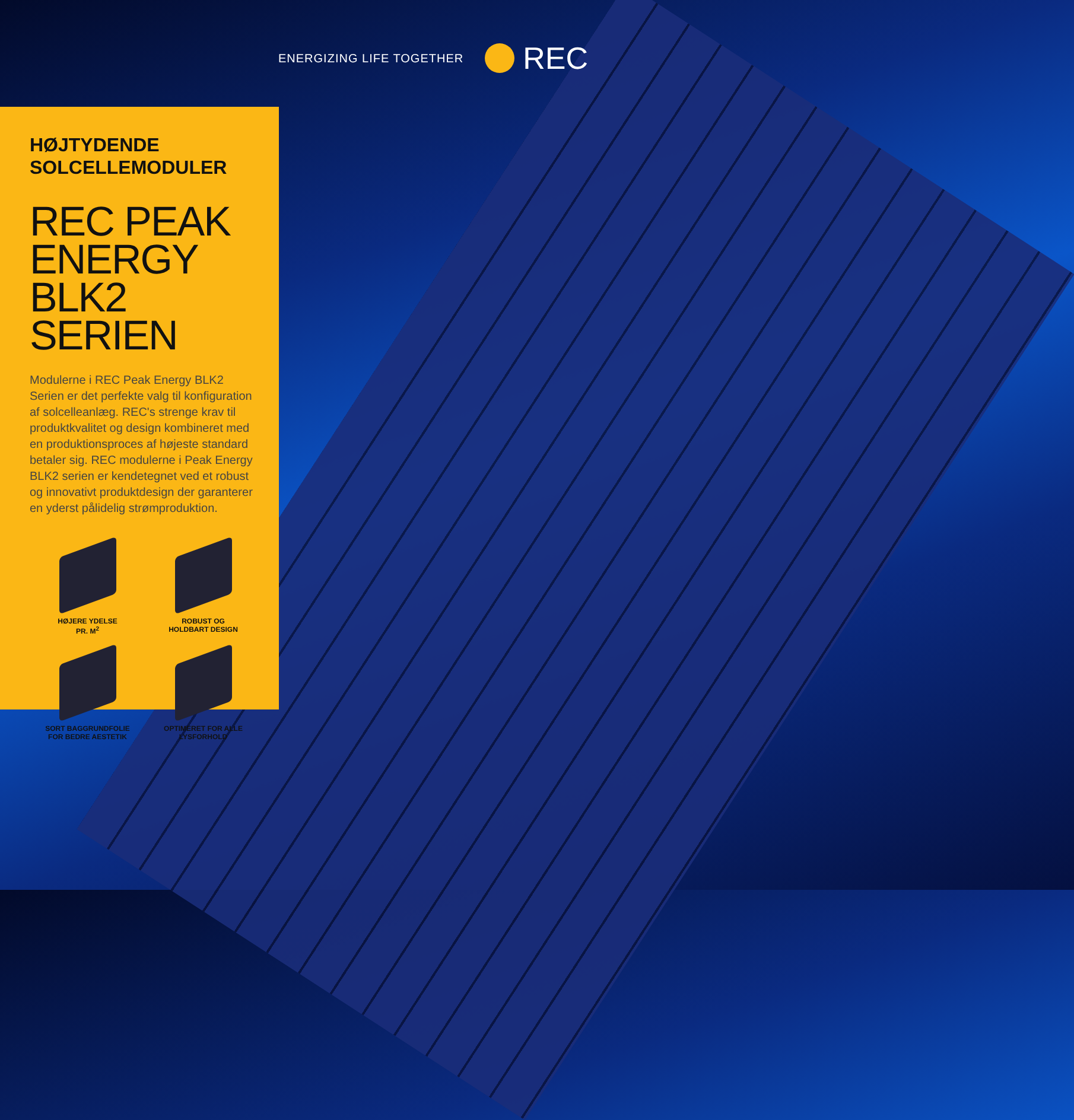ENERGIZING LIFE TOGETHER REC
HØJTYDENDE
SOLCELLEMODULER
REC PEAK ENERGY BLK2 SERIEN
Modulerne i REC Peak Energy BLK2 Serien er det perfekte valg til konfiguration af solcelleanlæg. REC's strenge krav til produktkvalitet og design kombineret med en produktionsproces af højeste standard betaler sig. REC modulerne i Peak Energy BLK2 serien er kendetegnet ved et robust og innovativt produktdesign der garanterer en yderst pålidelig strømproduktion.
HØJERE YDELSE
PR. M<sup>2</sup>
ROBUST OG
HOLDBART DESIGN
SORT BAGGRUNDFOLIE
FOR BEDRE AESTETIK
OPTIMERET FOR ALLE
LYSFORHOLD